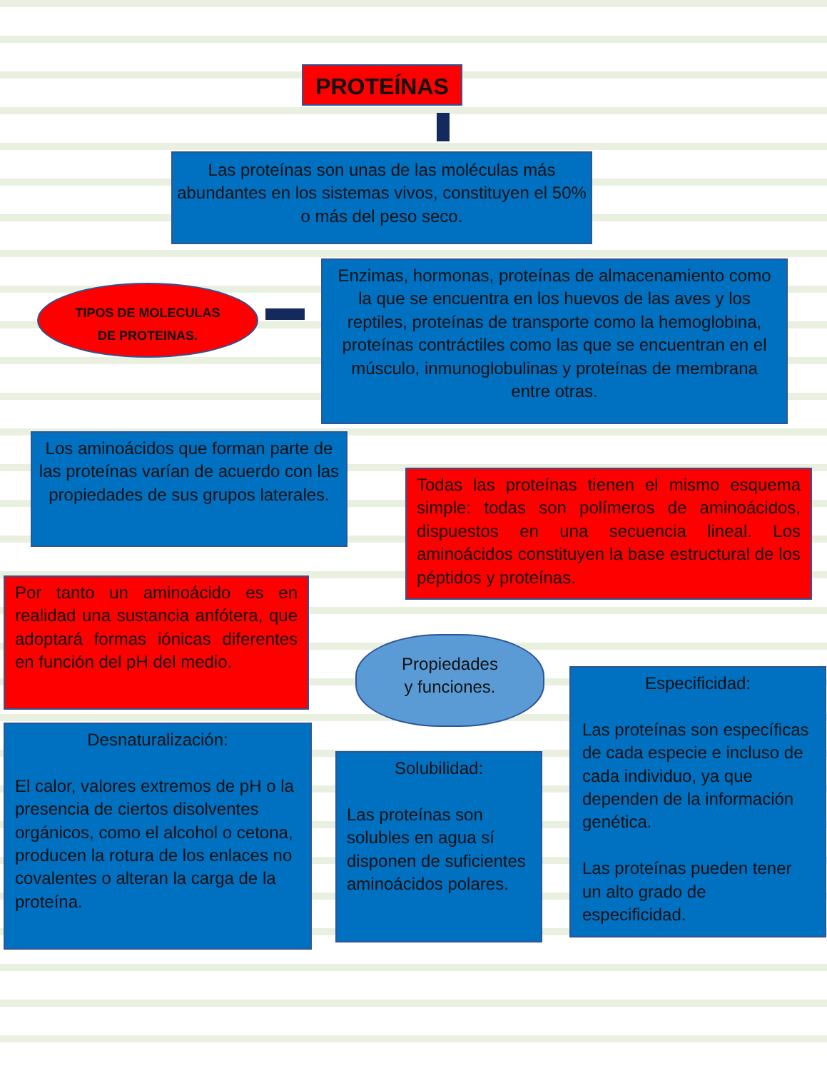PROTEÍNAS
Las proteínas son unas de las moléculas más abundantes en los sistemas vivos, constituyen el 50% o más del peso seco.
TIPOS DE MOLECULAS
DE PROTEINAS.
Enzimas, hormonas, proteínas de almacenamiento como la que se encuentra en los huevos de las aves y los reptiles, proteínas de transporte como la hemoglobina, proteínas contráctiles como las que se encuentran en el músculo, inmunoglobulinas y proteínas de membrana entre otras.
Los aminoácidos que forman parte de las proteínas varían de acuerdo con las propiedades de sus grupos laterales.
Todas las proteínas tienen el mismo esquema simple: todas son polímeros de aminoácidos, dispuestos en una secuencia lineal. Los aminoácidos constituyen la base estructural de los péptidos y proteínas.
Por tanto un aminoácido es en realidad una sustancia anfótera, que adoptará formas iónicas diferentes en función del pH del medio.
Propiedades
y funciones.
Desnaturalización:
El calor, valores extremos de pH o la presencia de ciertos disolventes orgánicos, como el alcohol o cetona, producen la rotura de los enlaces no covalentes o alteran la carga de la proteína.
Solubilidad:
Las proteínas son solubles en agua sí disponen de suficientes aminoácidos polares.
Especificidad:
Las proteínas son específicas de cada especie e incluso de cada individuo, ya que dependen de la información genética.
Las proteínas pueden tener un alto grado de especificidad.